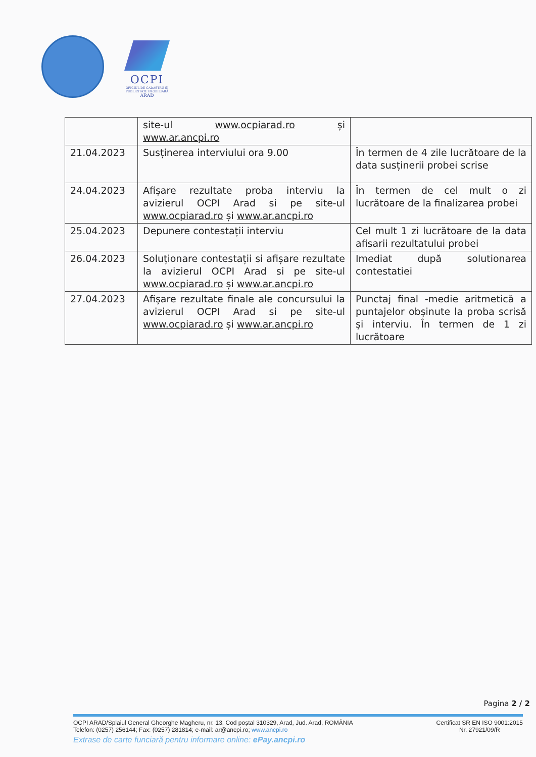OCPI
OFICIUL DE CADASTRU ȘI PUBLICITATE IMOBILIARĂ
ARAD
| | site-ul www.ocpiarad.ro și www.ar.ancpi.ro | |
| 21.04.2023 | Susținerea interviului ora 9.00 | În termen de 4 zile lucrătoare de la data susținerii probei scrise |
| 24.04.2023 | Afișare rezultate proba interviu la avizierul OCPI Arad si pe site-ul www.ocpiarad.ro și www.ar.ancpi.ro | În termen de cel mult o zi lucrătoare de la finalizarea probei |
| 25.04.2023 | Depunere contestații interviu | Cel mult 1 zi lucrătoare de la data afisarii rezultatului probei |
| 26.04.2023 | Soluționare contestații si afișare rezultate la avizierul OCPI Arad si pe site-ul www.ocpiarad.ro și www.ar.ancpi.ro | Imediat după solutionarea contestatiei |
| 27.04.2023 | Afișare rezultate finale ale concursului la avizierul OCPI Arad si pe site-ul www.ocpiarad.ro și www.ar.ancpi.ro | Punctaj final -medie aritmetică a puntajelor obșinute la proba scrisă și interviu. În termen de 1 zi lucrătoare |
Pagina 2 / 2
OCPI ARAD/Splaiul General Gheorghe Magheru, nr. 13, Cod poștal 310329, Arad, Jud. Arad, ROMÂNIA
Telefon: (0257) 256144; Fax: (0257) 281814; e-mail: ar@ancpi.ro; www.ancpi.ro
Extrase de carte funciară pentru informare online: ePay.ancpi.ro
Certificat SR EN ISO 9001:2015
Nr. 27921/09/R